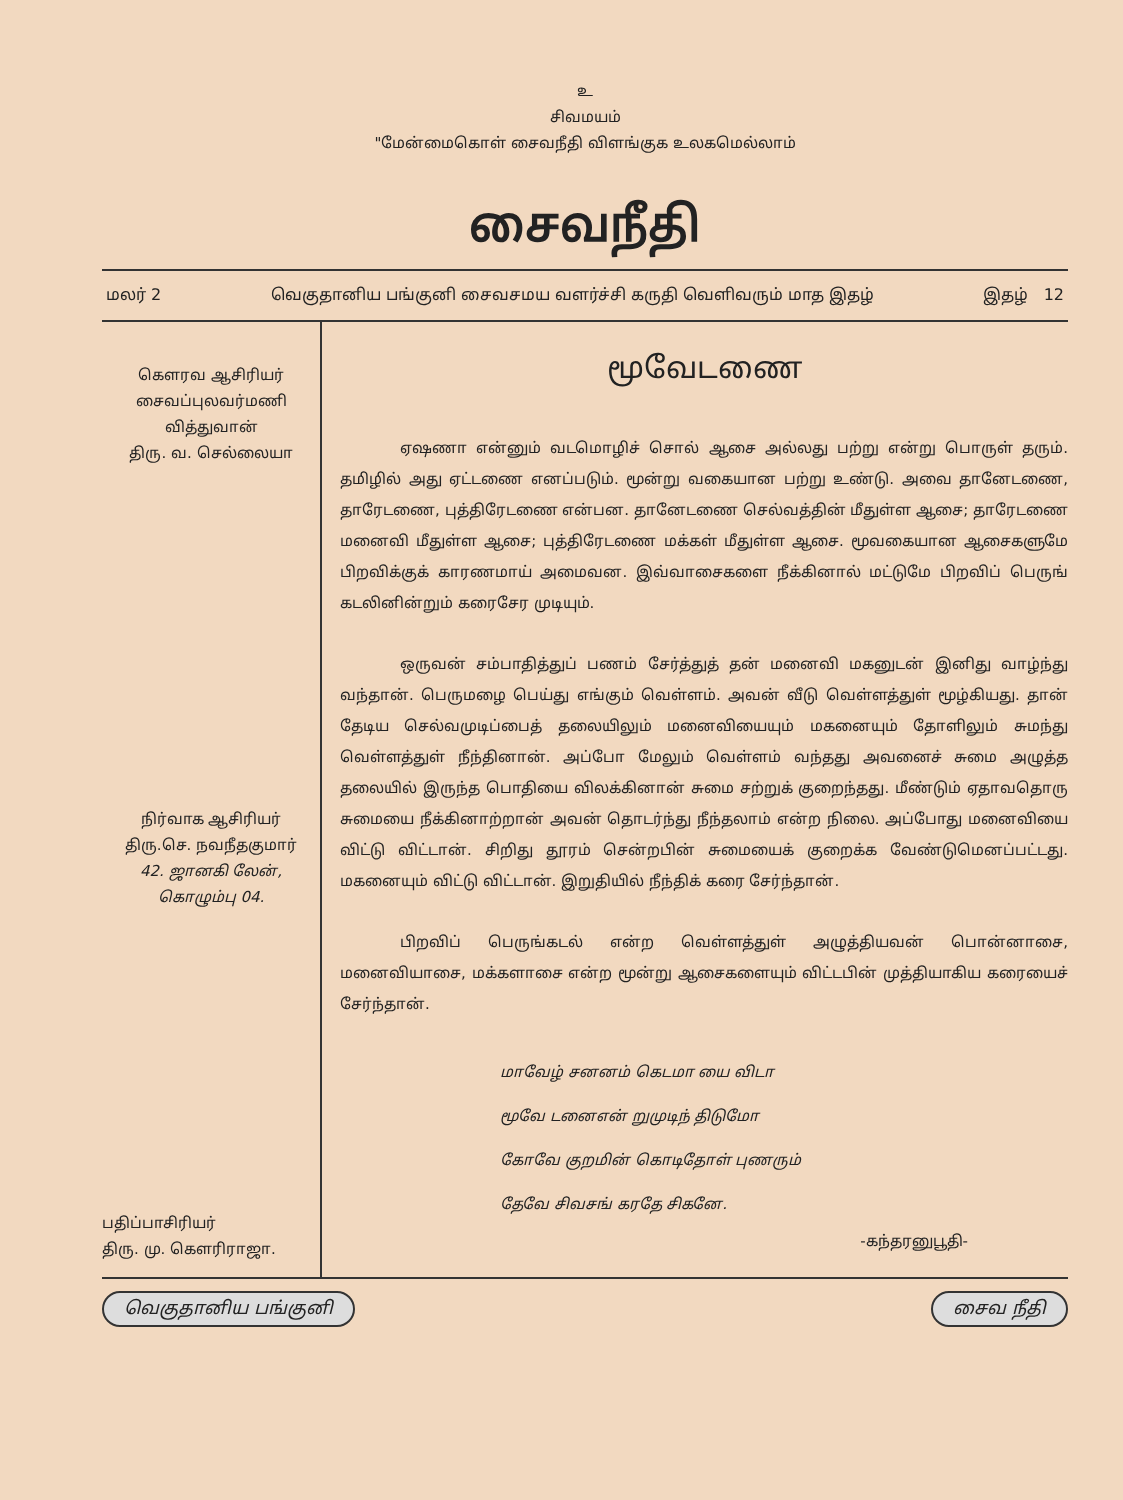உ
சிவமயம்
"மேன்மைகொள் சைவநீதி விளங்குக உலகமெல்லாம்
சைவநீதி
மலர் 2 வெகுதானிய பங்குனி சைவசமய வளர்ச்சி கருதி வெளிவரும் மாத இதழ் இதழ் 12
கௌரவ ஆசிரியர்
சைவப்புலவர்மணி
வித்துவான்
திரு. வ. செல்லையா
நிர்வாக ஆசிரியர்
திரு.செ. நவநீதகுமார்
42. ஜானகி லேன்,
கொழும்பு 04.
பதிப்பாசிரியர்
திரு. மு. கௌரிராஜா.
மூவேடணை
ஏஷணா என்னும் வடமொழிச் சொல் ஆசை அல்லது பற்று என்று பொருள் தரும். தமிழில் அது ஏட்டணை எனப்படும். மூன்று வகையான பற்று உண்டு. அவை தானேடணை, தாரேடணை, புத்திரேடணை என்பன. தானேடணை செல்வத்தின் மீதுள்ள ஆசை; தாரேடணை மனைவி மீதுள்ள ஆசை; புத்திரேடணை மக்கள் மீதுள்ள ஆசை. மூவகையான ஆசைகளுமே பிறவிக்குக் காரணமாய் அமைவன. இவ்வாசைகளை நீக்கினால் மட்டுமே பிறவிப் பெருங் கடலினின்றும் கரைசேர முடியும்.
ஒருவன் சம்பாதித்துப் பணம் சேர்த்துத் தன் மனைவி மகனுடன் இனிது வாழ்ந்து வந்தான். பெருமழை பெய்து எங்கும் வெள்ளம். அவன் வீடு வெள்ளத்துள் மூழ்கியது. தான் தேடிய செல்வமுடிப்பைத் தலையிலும் மனைவியையும் மகனையும் தோளிலும் சுமந்து வெள்ளத்துள் நீந்தினான். அப்போ மேலும் வெள்ளம் வந்தது அவனைச் சுமை அழுத்த தலையில் இருந்த பொதியை விலக்கினான் சுமை சற்றுக் குறைந்தது. மீண்டும் ஏதாவதொரு சுமையை நீக்கினாற்றான் அவன் தொடர்ந்து நீந்தலாம் என்ற நிலை. அப்போது மனைவியை விட்டு விட்டான். சிறிது தூரம் சென்றபின் சுமையைக் குறைக்க வேண்டுமெனப்பட்டது. மகனையும் விட்டு விட்டான். இறுதியில் நீந்திக் கரை சேர்ந்தான்.
பிறவிப் பெருங்கடல் என்ற வெள்ளத்துள் அழுத்தியவன் பொன்னாசை, மனைவியாசை, மக்களாசை என்ற மூன்று ஆசைகளையும் விட்டபின் முத்தியாகிய கரையைச் சேர்ந்தான்.
மாவேழ் சனனம் கெடமா யை விடா
மூவே டனைஎன் றுமுடிந் திடுமோ
கோவே குறமின் கொடிதோள் புணரும்
தேவே சிவசங் கரதே சிகனே.
-கந்தரனுபூதி-
வெகுதானிய பங்குனி சைவ நீதி